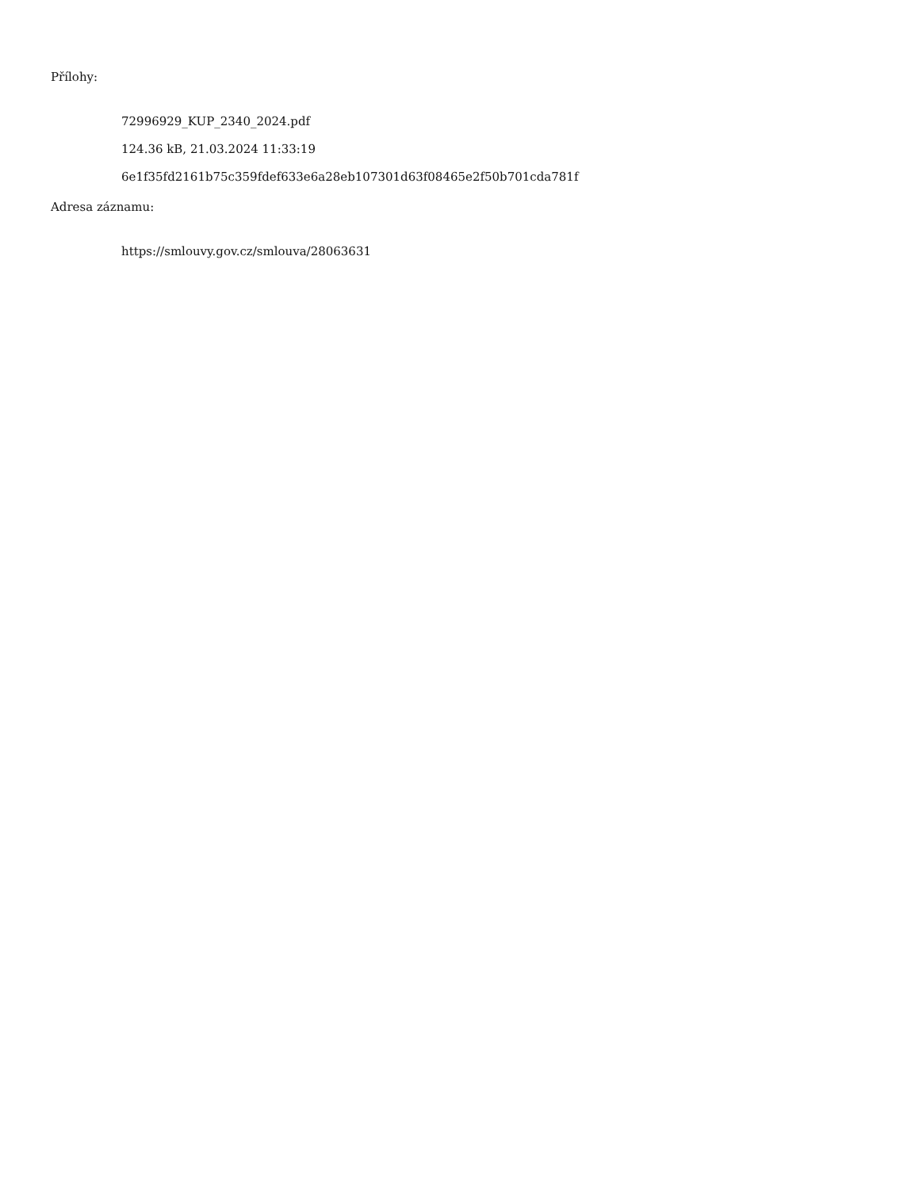Přílohy:
72996929_KUP_2340_2024.pdf
124.36 kB, 21.03.2024 11:33:19
6e1f35fd2161b75c359fdef633e6a28eb107301d63f08465e2f50b701cda781f
Adresa záznamu:
https://smlouvy.gov.cz/smlouva/28063631